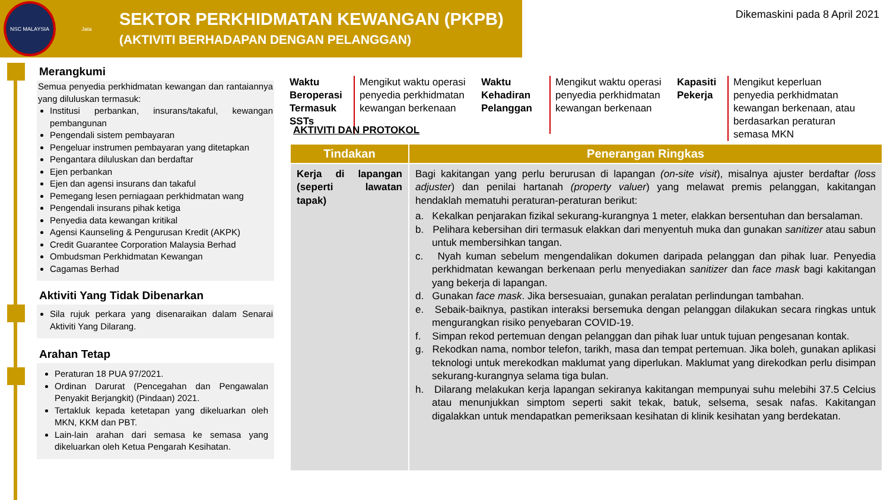NSC MALAYSIA Jata
SEKTOR PERKHIDMATAN KEWANGAN (PKPB)
(AKTIVITI BERHADAPAN DENGAN PELANGGAN)
Dikemaskini pada 8 April 2021
Merangkumi
Semua penyedia perkhidmatan kewangan dan rantaiannya yang diluluskan termasuk:
Institusi perbankan, insurans/takaful, kewangan pembangunan
Pengendali sistem pembayaran
Pengeluar instrumen pembayaran yang ditetapkan
Pengantara diluluskan dan berdaftar
Ejen perbankan
Ejen dan agensi insurans dan takaful
Pemegang lesen perniagaan perkhidmatan wang
Pengendali insurans pihak ketiga
Penyedia data kewangan kritikal
Agensi Kaunseling & Pengurusan Kredit (AKPK)
Credit Guarantee Corporation Malaysia Berhad
Ombudsman Perkhidmatan Kewangan
Cagamas Berhad
Aktiviti Yang Tidak Dibenarkan
Sila rujuk perkara yang disenaraikan dalam Senarai Aktiviti Yang Dilarang.
Arahan Tetap
Peraturan 18 PUA 97/2021.
Ordinan Darurat (Pencegahan dan Pengawalan Penyakit Berjangkit) (Pindaan) 2021.
Tertakluk kepada ketetapan yang dikeluarkan oleh MKN, KKM dan PBT.
Lain-lain arahan dari semasa ke semasa yang dikeluarkan oleh Ketua Pengarah Kesihatan.
Waktu Beroperasi Termasuk SSTs
Mengikut waktu operasi penyedia perkhidmatan kewangan berkenaan
Waktu Kehadiran Pelanggan
Mengikut waktu operasi penyedia perkhidmatan kewangan berkenaan
Kapasiti Pekerja
Mengikut keperluan penyedia perkhidmatan kewangan berkenaan, atau berdasarkan peraturan semasa MKN
AKTIVITI DAN PROTOKOL
| Tindakan | Penerangan Ringkas |
| --- | --- |
| Kerja di lapangan (seperti lawatan tapak) | Bagi kakitangan yang perlu berurusan di lapangan (on-site visit ), misalnya ajuster berdaftar (loss adjuster ) dan penilai hartanah (property valuer ) yang melawat premis pelanggan, kakitangan hendaklah mematuhi peraturan-peraturan berikut: a. Kekalkan penjarakan fizikal sekurang-kurangnya 1 meter, elakkan bersentuhan dan bersalaman. b. Pelihara kebersihan diri termasuk elakkan dari menyentuh muka dan gunakan sanitizer atau sabun untuk membersihkan tangan. c. Nyah kuman sebelum mengendalikan dokumen daripada pelanggan dan pihak luar. Penyedia perkhidmatan kewangan berkenaan perlu menyediakan sanitizer dan face mask bagi kakitangan yang bekerja di lapangan. d. Gunakan face mask . Jika bersesuaian, gunakan peralatan perlindungan tambahan. e. Sebaik-baiknya, pastikan interaksi bersemuka dengan pelanggan dilakukan secara ringkas untuk mengurangkan risiko penyebaran COVID-19. f. Simpan rekod pertemuan dengan pelanggan dan pihak luar untuk tujuan pengesanan kontak. g. Rekodkan nama, nombor telefon, tarikh, masa dan tempat pertemuan. Jika boleh, gunakan aplikasi teknologi untuk merekodkan maklumat yang diperlukan. Maklumat yang direkodkan perlu disimpan sekurang-kurangnya selama tiga bulan. h. Dilarang melakukan kerja lapangan sekiranya kakitangan mempunyai suhu melebihi 37.5 Celcius atau menunjukkan simptom seperti sakit tekak, batuk, selsema, sesak nafas. Kakitangan digalakkan untuk mendapatkan pemeriksaan kesihatan di klinik kesihatan yang berdekatan. |